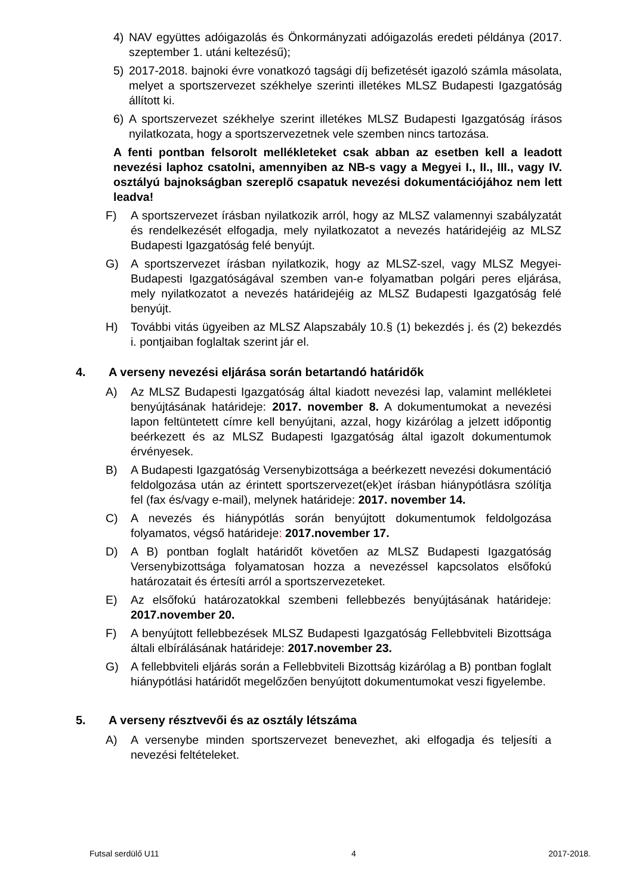4) NAV együttes adóigazolás és Önkormányzati adóigazolás eredeti példánya (2017. szeptember 1. utáni keltezésű);
5) 2017-2018. bajnoki évre vonatkozó tagsági díj befizetését igazoló számla másolata, melyet a sportszervezet székhelye szerinti illetékes MLSZ Budapesti Igazgatóság állított ki.
6) A sportszervezet székhelye szerint illetékes MLSZ Budapesti Igazgatóság írásos nyilatkozata, hogy a sportszervezetnek vele szemben nincs tartozása.
A fenti pontban felsorolt mellékleteket csak abban az esetben kell a leadott nevezési laphoz csatolni, amennyiben az NB-s vagy a Megyei I., II., III., vagy IV. osztályú bajnokságban szereplő csapatuk nevezési dokumentációjához nem lett leadva!
F) A sportszervezet írásban nyilatkozik arról, hogy az MLSZ valamennyi szabályzatát és rendelkezését elfogadja, mely nyilatkozatot a nevezés határidejéig az MLSZ Budapesti Igazgatóság felé benyújt.
G) A sportszervezet írásban nyilatkozik, hogy az MLSZ-szel, vagy MLSZ Megyei-Budapesti Igazgatóságával szemben van-e folyamatban polgári peres eljárása, mely nyilatkozatot a nevezés határidejéig az MLSZ Budapesti Igazgatóság felé benyújt.
H) További vitás ügyeiben az MLSZ Alapszabály 10.§ (1) bekezdés j. és (2) bekezdés i. pontjaiban foglaltak szerint jár el.
4. A verseny nevezési eljárása során betartandó határidők
A) Az MLSZ Budapesti Igazgatóság által kiadott nevezési lap, valamint mellékletei benyújtásának határideje: 2017. november 8. A dokumentumokat a nevezési lapon feltüntetett címre kell benyújtani, azzal, hogy kizárólag a jelzett időpontig beérkezett és az MLSZ Budapesti Igazgatóság által igazolt dokumentumok érvényesek.
B) A Budapesti Igazgatóság Versenybizottsága a beérkezett nevezési dokumentáció feldolgozása után az érintett sportszervezet(ek)et írásban hiánypótlásra szólítja fel (fax és/vagy e-mail), melynek határideje: 2017. november 14.
C) A nevezés és hiánypótlás során benyújtott dokumentumok feldolgozása folyamatos, végső határideje: 2017.november 17.
D) A B) pontban foglalt határidőt követően az MLSZ Budapesti Igazgatóság Versenybizottsága folyamatosan hozza a nevezéssel kapcsolatos elsőfokú határozatait és értesíti arról a sportszervezeteket.
E) Az elsőfokú határozatokkal szembeni fellebbezés benyújtásának határideje: 2017.november 20.
F) A benyújtott fellebbezések MLSZ Budapesti Igazgatóság Fellebbviteli Bizottsága általi elbírálásának határideje: 2017.november 23.
G) A fellebbviteli eljárás során a Fellebbviteli Bizottság kizárólag a B) pontban foglalt hiánypótlási határidőt megelőzően benyújtott dokumentumokat veszi figyelembe.
5. A verseny résztvevői és az osztály létszáma
A) A versenybe minden sportszervezet benevezhet, aki elfogadja és teljesíti a nevezési feltételeket.
Futsal serdülő U11 4 2017-2018.